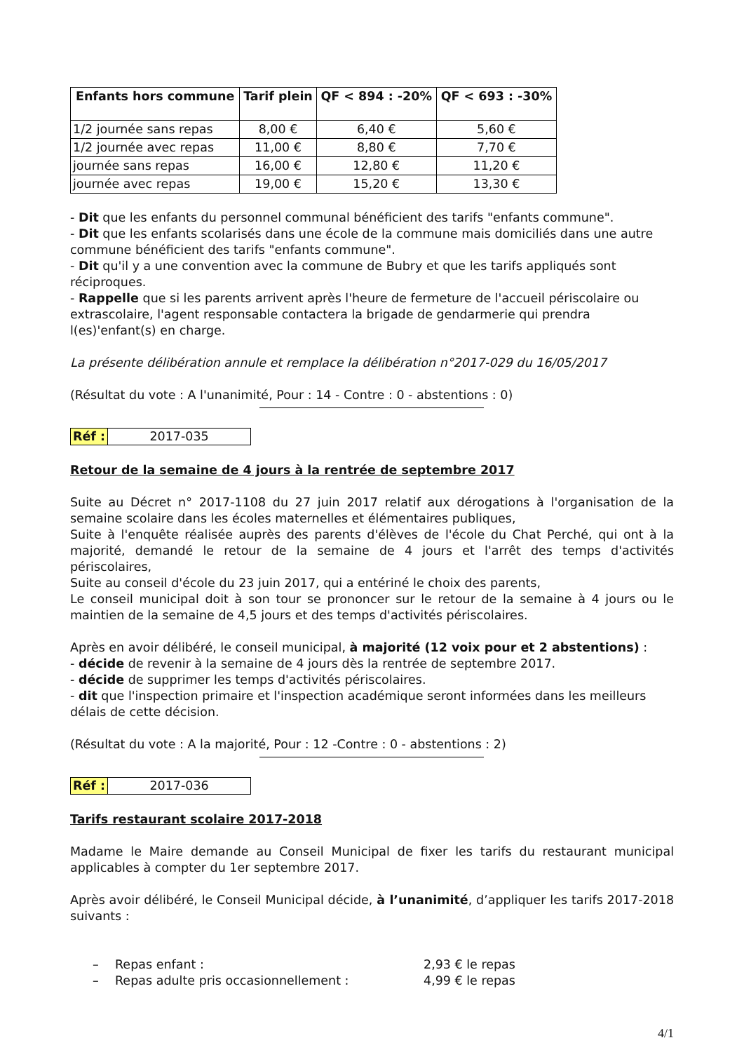| Enfants hors commune | Tarif plein | QF < 894 : -20% | QF < 693 : -30% |
| --- | --- | --- | --- |
| 1/2 journée sans repas | 8,00 € | 6,40 € | 5,60 € |
| 1/2 journée avec repas | 11,00 € | 8,80 € | 7,70 € |
| journée sans repas | 16,00 € | 12,80 € | 11,20 € |
| journée avec repas | 19,00 € | 15,20 € | 13,30 € |
- Dit que les enfants du personnel communal bénéficient des tarifs "enfants commune".
- Dit que les enfants scolarisés dans une école de la commune mais domiciliés dans une autre commune bénéficient des tarifs "enfants commune".
- Dit qu'il y a une convention avec la commune de Bubry et que les tarifs appliqués sont réciproques.
- Rappelle que si les parents arrivent après l'heure de fermeture de l'accueil périscolaire ou extrascolaire, l'agent responsable contactera la brigade de gendarmerie qui prendra l(es)'enfant(s) en charge.
La présente délibération annule et remplace la délibération n°2017-029 du 16/05/2017
(Résultat du vote : A l'unanimité, Pour : 14 - Contre : 0 - abstentions : 0)
Réf : 2017-035
Retour de la semaine de 4 jours à la rentrée de septembre 2017
Suite au Décret n° 2017-1108 du 27 juin 2017 relatif aux dérogations à l'organisation de la semaine scolaire dans les écoles maternelles et élémentaires publiques,
Suite à l'enquête réalisée auprès des parents d'élèves de l'école du Chat Perché, qui ont à la majorité, demandé le retour de la semaine de 4 jours et l'arrêt des temps d'activités périscolaires,
Suite au conseil d'école du 23 juin 2017, qui a entériné le choix des parents,
Le conseil municipal doit à son tour se prononcer sur le retour de la semaine à 4 jours ou le maintien de la semaine de 4,5 jours et des temps d'activités périscolaires.
Après en avoir délibéré, le conseil municipal, à majorité (12 voix pour et 2 abstentions) :
- décide de revenir à la semaine de 4 jours dès la rentrée de septembre 2017.
- décide de supprimer les temps d'activités périscolaires.
- dit que l'inspection primaire et l'inspection académique seront informées dans les meilleurs délais de cette décision.
(Résultat du vote : A la majorité, Pour : 12 -Contre : 0 - abstentions : 2)
Réf : 2017-036
Tarifs restaurant scolaire 2017-2018
Madame le Maire demande au Conseil Municipal de fixer les tarifs du restaurant municipal applicables à compter du 1er septembre 2017.
Après avoir délibéré, le Conseil Municipal décide, à l’unanimité, d’appliquer les tarifs 2017-2018 suivants :
– Repas enfant : 2,93 € le repas
– Repas adulte pris occasionnellement : 4,99 € le repas
4/1